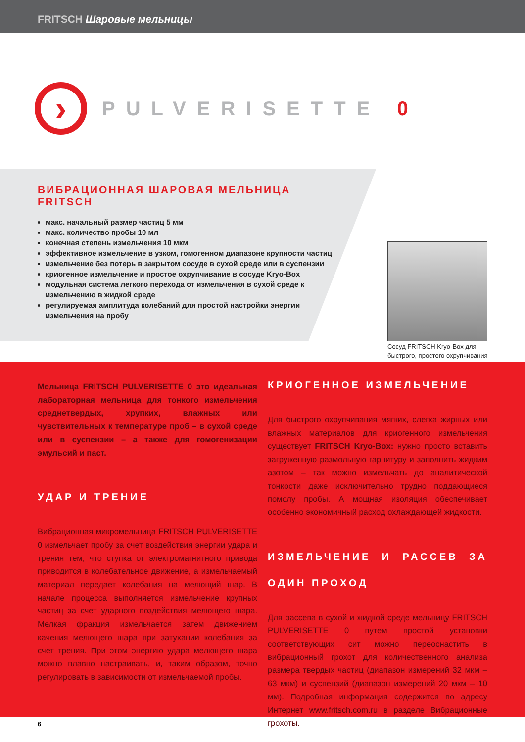FRITSCH Шаровые мельницы
›
PULVERISETTE 0
ВИБРАЦИОННАЯ ШАРОВАЯ МЕЛЬНИЦА FRITSCH
макс. начальный размер частиц 5 мм
макс. количество пробы 10 мл
конечная степень измельчения 10 мкм
эффективное измельчение в узком, гомогенном диапазоне крупности частиц
измельчение без потерь в закрытом сосуде в сухой среде или в суспензии
криогенное измельчение и простое охрупчивание в сосуде Kryo-Box
модульная система легкого перехода от измельчения в сухой среде к измельчению в жидкой среде
регулируемая амплитуда колебаний для простой настройки энергии измельчения на пробу
Сосуд FRITSCH Kryo-Box для
быстрого, простого охрупчивания
Мельница FRITSCH PULVERISETTE 0 это идеальная лабораторная мельница для тонкого измельчения среднетвердых, хрупких, влажных или чувствительных к температуре проб – в сухой среде или в суспензии – а также для гомогенизации эмульсий и паст.
УДАР И ТРЕНИЕ
Вибрационная микромельница FRITSCH PULVERISETTE 0 измельчает пробу за счет воздействия энергии удара и трения тем, что ступка от электромагнитного привода приводится в колебательное движение, а измельчаемый материал передает колебания на мелющий шар. В начале процесса выполняется измельчение крупных частиц за счет ударного воздействия мелющего шара. Мелкая фракция измельчается затем движением качения мелющего шара при затухании колебания за счет трения. При этом энергию удара мелющего шара можно плавно настраивать, и, таким образом, точно регулировать в зависимости от измельчаемой пробы.
КРИОГЕННОЕ ИЗМЕЛЬЧЕНИЕ
Для быстрого охрупчивания мягких, слегка жирных или влажных материалов для криогенного измельчения существует FRITSCH Kryo-Box: нужно просто вставить загруженную размольную гарнитуру и заполнить жидким азотом – так можно измельчать до аналитической тонкости даже исключительно трудно поддающиеся помолу пробы. А мощная изоляция обеспечивает особенно экономичный расход охлаждающей жидкости.
ИЗМЕЛЬЧЕНИЕ И РАССЕВ ЗА ОДИН ПРОХОД
Для рассева в сухой и жидкой среде мельницу FRITSCH PULVERISETTE 0 путем простой установки соответствующих сит можно переоснастить в вибрационный грохот для количественного анализа размера твердых частиц (диапазон измерений 32 мкм – 63 мкм) и суспензий (диапазон измерений 20 мкм – 10 мм). Подробная информация содержится по адресу Интернет www.fritsch.com.ru в разделе Вибрационные грохоты.
6